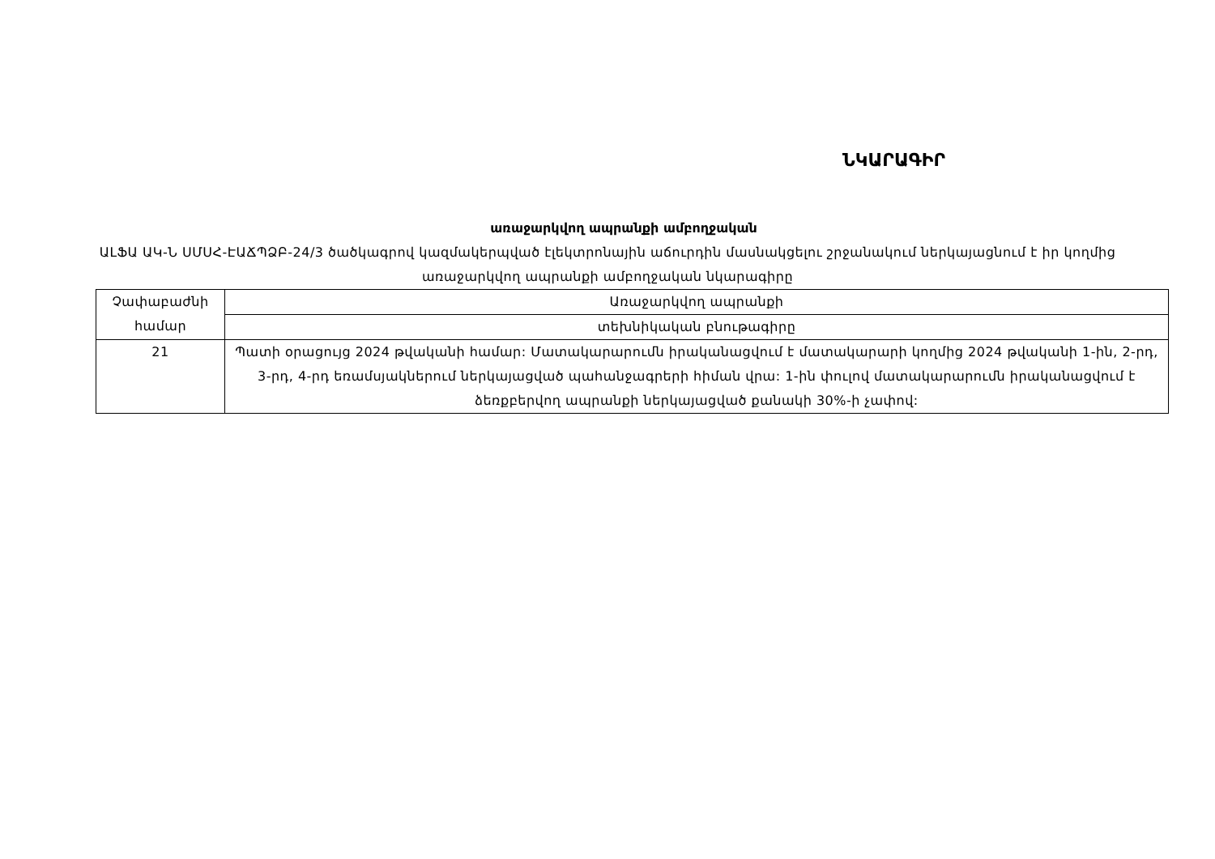ՆԿԱՐԱԳԻՐ
առաջարկվող ապրանքի ամբողջական
ԱԼՖԱ ԱԿ-Ն ՍՄՍՀ-ԷԱՃՊՁԲ-24/3 ծածկագրով կազմակերպված էլեկտրոնային աճուրդին մասնակցելու շրջանակում ներկայացնում է իր կողմից առաջարկվող ապրանքի ամբողջական նկարագիրը
| Չափաբաժնի համար | Առաջարկվող ապրանքի |
| | տեխնիկական բնութագիրը |
| 21 | Պատի օրացույց 2024 թվականի համար: Մատակարարումն իրականացվում է մատակարարի կողմից 2024 թվականի 1-ին, 2-րդ, 3-րդ, 4-րդ եռամսյակներում ներկայացված պահանջագրերի հիման վրա: 1-ին փուլով մատակարարումն իրականացվում է ձեռքբերվող ապրանքի ներկայացված քանակի 30%-ի չափով: |